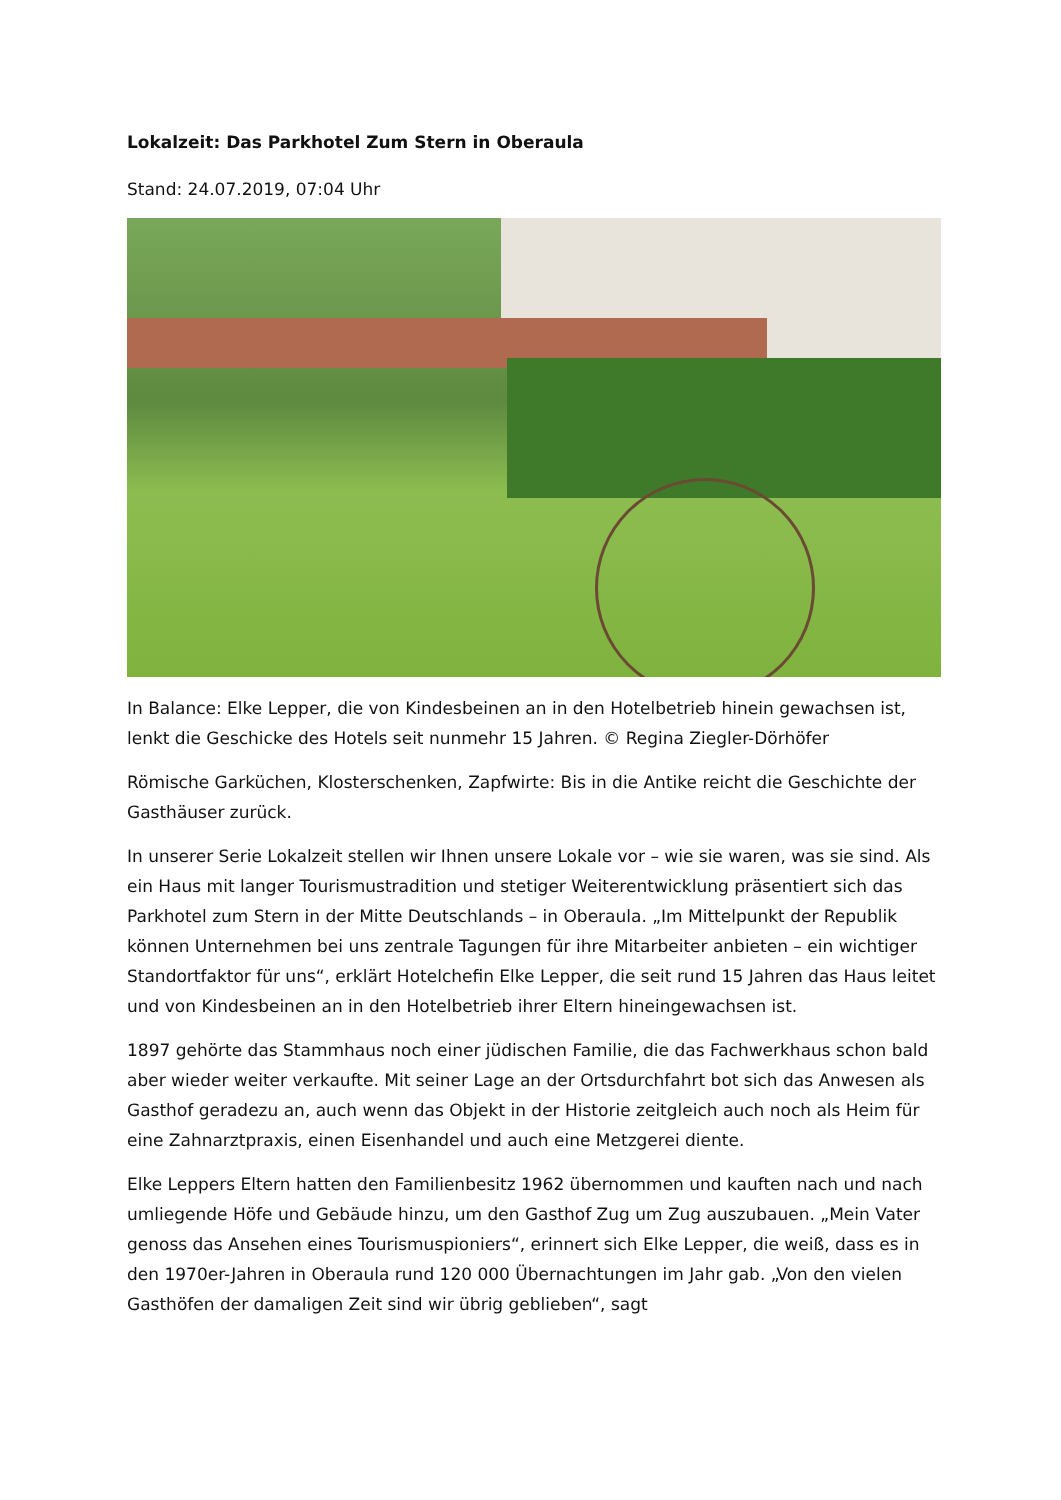Lokalzeit: Das Parkhotel Zum Stern in Oberaula
Stand: 24.07.2019, 07:04 Uhr
In Balance: Elke Lepper, die von Kindesbeinen an in den Hotelbetrieb hinein gewachsen ist, lenkt die Geschicke des Hotels seit nunmehr 15 Jahren. © Regina Ziegler-Dörhöfer
Römische Garküchen, Klosterschenken, Zapfwirte: Bis in die Antike reicht die Geschichte der Gasthäuser zurück.
In unserer Serie Lokalzeit stellen wir Ihnen unsere Lokale vor – wie sie waren, was sie sind. Als ein Haus mit langer Tourismustradition und stetiger Weiterentwicklung präsentiert sich das Parkhotel zum Stern in der Mitte Deutschlands – in Oberaula. „Im Mittelpunkt der Republik können Unternehmen bei uns zentrale Tagungen für ihre Mitarbeiter anbieten – ein wichtiger Standortfaktor für uns“, erklärt Hotelchefin Elke Lepper, die seit rund 15 Jahren das Haus leitet und von Kindesbeinen an in den Hotelbetrieb ihrer Eltern hineingewachsen ist.
1897 gehörte das Stammhaus noch einer jüdischen Familie, die das Fachwerkhaus schon bald aber wieder weiter verkaufte. Mit seiner Lage an der Ortsdurchfahrt bot sich das Anwesen als Gasthof geradezu an, auch wenn das Objekt in der Historie zeitgleich auch noch als Heim für eine Zahnarztpraxis, einen Eisenhandel und auch eine Metzgerei diente.
Elke Leppers Eltern hatten den Familienbesitz 1962 übernommen und kauften nach und nach umliegende Höfe und Gebäude hinzu, um den Gasthof Zug um Zug auszubauen. „Mein Vater genoss das Ansehen eines Tourismuspioniers“, erinnert sich Elke Lepper, die weiß, dass es in den 1970er-Jahren in Oberaula rund 120 000 Übernachtungen im Jahr gab. „Von den vielen Gasthöfen der damaligen Zeit sind wir übrig geblieben“, sagt